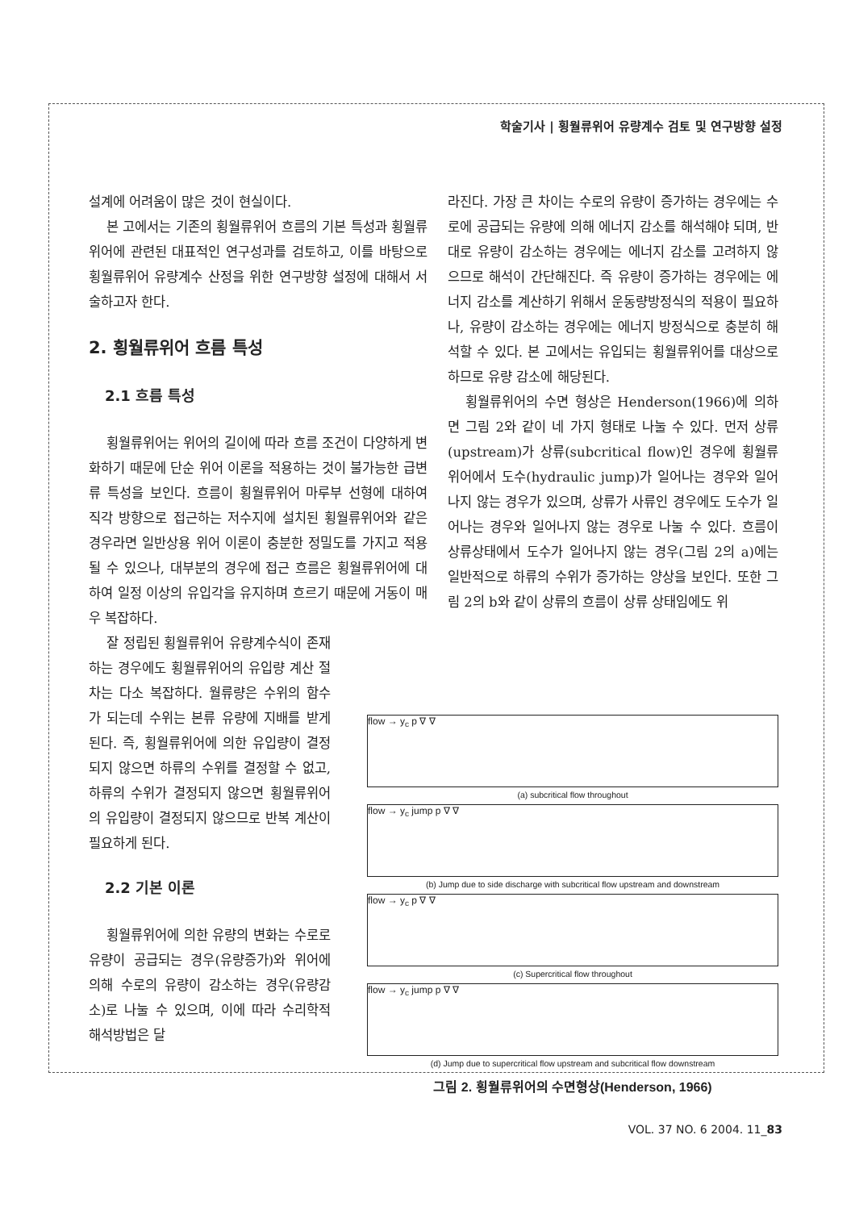학술기사 | 횡월류위어 유량계수 검토 및 연구방향 설정
설계에 어려움이 많은 것이 현실이다.
본 고에서는 기존의 횡월류위어 흐름의 기본 특성과 횡월류위어에 관련된 대표적인 연구성과를 검토하고, 이를 바탕으로 횡월류위어 유량계수 산정을 위한 연구방향 설정에 대해서 서술하고자 한다.
2. 횡월류위어 흐름 특성
2.1 흐름 특성
횡월류위어는 위어의 길이에 따라 흐름 조건이 다양하게 변화하기 때문에 단순 위어 이론을 적용하는 것이 불가능한 급변류 특성을 보인다. 흐름이 횡월류위어 마루부 선형에 대하여 직각 방향으로 접근하는 저수지에 설치된 횡월류위어와 같은 경우라면 일반상용 위어 이론이 충분한 정밀도를 가지고 적용될 수 있으나, 대부분의 경우에 접근 흐름은 횡월류위어에 대하여 일정 이상의 유입각을 유지하며 흐르기 때문에 거동이 매우 복잡하다.
잘 정립된 횡월류위어 유량계수식이 존재하는 경우에도 횡월류위어의 유입량 계산 절차는 다소 복잡하다. 월류량은 수위의 함수가 되는데 수위는 본류 유량에 지배를 받게 된다. 즉, 횡월류위어에 의한 유입량이 결정되지 않으면 하류의 수위를 결정할 수 없고, 하류의 수위가 결정되지 않으면 횡월류위어의 유입량이 결정되지 않으므로 반복 계산이 필요하게 된다.
2.2 기본 이론
횡월류위어에 의한 유량의 변화는 수로로 유량이 공급되는 경우(유량증가)와 위어에 의해 수로의 유량이 감소하는 경우(유량감소)로 나눌 수 있으며, 이에 따라 수리학적 해석방법은 달
라진다. 가장 큰 차이는 수로의 유량이 증가하는 경우에는 수로에 공급되는 유량에 의해 에너지 감소를 해석해야 되며, 반대로 유량이 감소하는 경우에는 에너지 감소를 고려하지 않으므로 해석이 간단해진다. 즉 유량이 증가하는 경우에는 에너지 감소를 계산하기 위해서 운동량방정식의 적용이 필요하나, 유량이 감소하는 경우에는 에너지 방정식으로 충분히 해석할 수 있다. 본 고에서는 유입되는 횡월류위어를 대상으로 하므로 유량 감소에 해당된다.
횡월류위어의 수면 형상은 Henderson(1966)에 의하면 그림 2와 같이 네 가지 형태로 나눌 수 있다. 먼저 상류(upstream)가 상류(subcritical flow)인 경우에 횡월류위어에서 도수(hydraulic jump)가 일어나는 경우와 일어나지 않는 경우가 있으며, 상류가 사류인 경우에도 도수가 일어나는 경우와 일어나지 않는 경우로 나눌 수 있다. 흐름이 상류상태에서 도수가 일어나지 않는 경우(그림 2의 a)에는 일반적으로 하류의 수위가 증가하는 양상을 보인다. 또한 그림 2의 b와 같이 상류의 흐름이 상류 상태임에도 위
flow → y<sub>c</sub> p ∇ ∇
(a) subcritical flow throughout
flow → y<sub>c</sub> jump p ∇ ∇
(b) Jump due to side discharge with subcritical flow upstream and downstream
flow → y<sub>c</sub> p ∇ ∇
(c) Supercritical flow throughout
flow → y<sub>c</sub> jump p ∇ ∇
(d) Jump due to supercritical flow upstream and subcritical flow downstream
그림 2. 횡월류위어의 수면형상(Henderson, 1966)
VOL. 37 NO. 6 2004. 11_83